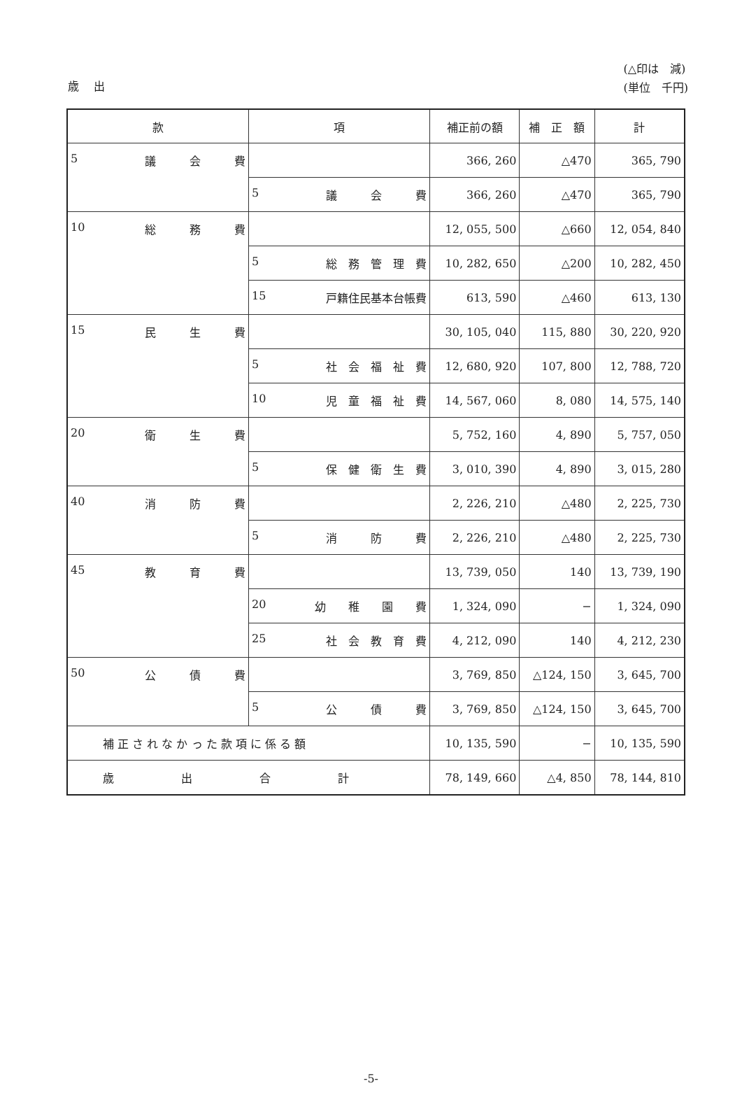歳 出
(△印は　減)
(単位　千円)
| 款 | 項 | 補正前の額 | 補 正 額 | 計 |
| --- | --- | --- | --- | --- |
| 5 議 会 費 | | 366, 260 | △470 | 365, 790 |
| | 5 議 会 費 | 366, 260 | △470 | 365, 790 |
| 10 総 務 費 | | 12, 055, 500 | △660 | 12, 054, 840 |
| | 5 総 務 管 理 費 | 10, 282, 650 | △200 | 10, 282, 450 |
| | 15 戸籍住民基本台帳費 | 613, 590 | △460 | 613, 130 |
| 15 民 生 費 | | 30, 105, 040 | 115, 880 | 30, 220, 920 |
| | 5 社 会 福 祉 費 | 12, 680, 920 | 107, 800 | 12, 788, 720 |
| | 10 児 童 福 祉 費 | 14, 567, 060 | 8, 080 | 14, 575, 140 |
| 20 衛 生 費 | | 5, 752, 160 | 4, 890 | 5, 757, 050 |
| | 5 保 健 衛 生 費 | 3, 010, 390 | 4, 890 | 3, 015, 280 |
| 40 消 防 費 | | 2, 226, 210 | △480 | 2, 225, 730 |
| | 5 消 防 費 | 2, 226, 210 | △480 | 2, 225, 730 |
| 45 教 育 費 | | 13, 739, 050 | 140 | 13, 739, 190 |
| | 20 幼 稚 園 費 | 1, 324, 090 | − | 1, 324, 090 |
| | 25 社 会 教 育 費 | 4, 212, 090 | 140 | 4, 212, 230 |
| 50 公 債 費 | | 3, 769, 850 | △124, 150 | 3, 645, 700 |
| | 5 公 債 費 | 3, 769, 850 | △124, 150 | 3, 645, 700 |
| 補 正 さ れ な か っ た 款 項 に 係 る 額 | | 10, 135, 590 | − | 10, 135, 590 |
| 歳 出 合 計 | | 78, 149, 660 | △4, 850 | 78, 144, 810 |
-5-